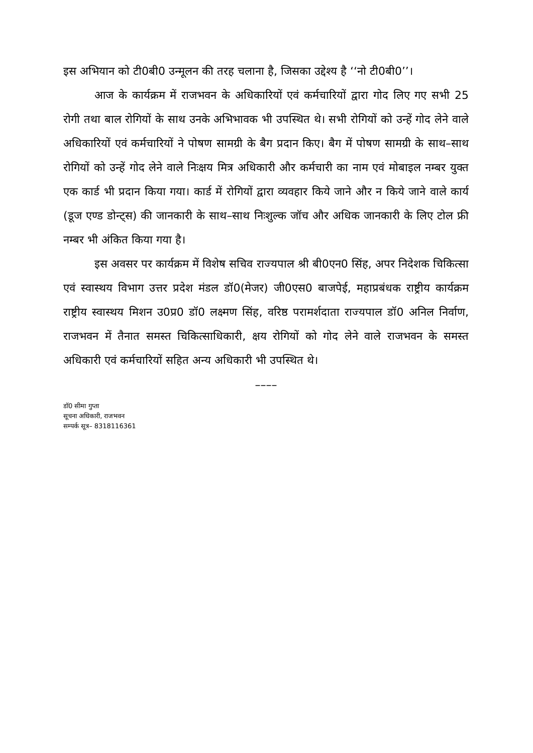इस अभियान को टी0बी0 उन्मूलन की तरह चलाना है, जिसका उद्देश्य है ‘‘नो टी0बी0’’।
आज के कार्यक्रम में राजभवन के अधिकारियों एवं कर्मचारियों द्वारा गोद लिए गए सभी 25 रोगी तथा बाल रोगियों के साथ उनके अभिभावक भी उपस्थित थे। सभी रोगियों को उन्हें गोद लेने वाले अधिकारियों एवं कर्मचारियों ने पोषण सामग्री के बैग प्रदान किए। बैग में पोषण सामग्री के साथ–साथ रोगियों को उन्हें गोद लेने वाले निःक्षय मित्र अधिकारी और कर्मचारी का नाम एवं मोबाइल नम्बर युक्त एक कार्ड भी प्रदान किया गया। कार्ड में रोगियों द्वारा व्यवहार किये जाने और न किये जाने वाले कार्य (डूज एण्ड डोन्ट्स) की जानकारी के साथ–साथ निःशुल्क जॉच और अधिक जानकारी के लिए टोल फ्री नम्बर भी अंकित किया गया है।
इस अवसर पर कार्यक्रम में विशेष सचिव राज्यपाल श्री बी0एन0 सिंह, अपर निदेशक चिकित्सा एवं स्वास्थय विभाग उत्तर प्रदेश मंडल डॉ0(मेजर) जी0एस0 बाजपेई, महाप्रबंधक राष्ट्रीय कार्यक्रम राष्ट्रीय स्वास्थय मिशन उ0प्र0 डॉ0 लक्ष्मण सिंह, वरिष्ठ परामर्शदाता राज्यपाल डॉ0 अनिल निर्वाण, राजभवन में तैनात समस्त चिकित्साधिकारी, क्षय रोगियों को गोद लेने वाले राजभवन के समस्त अधिकारी एवं कर्मचारियों सहित अन्य अधिकारी भी उपस्थित थे।
––––
डॉ0 सीमा गुप्ता
सूचना अधिकारी, राजभवन
सम्पर्क सूत्र– 8318116361